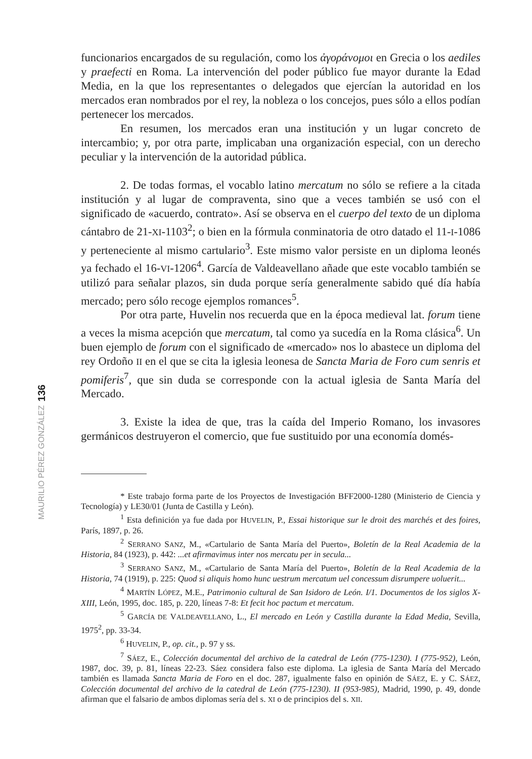136
MAURILIO PÉREZ GONZÁLEZ
funcionarios encargados de su regulación, como los ἀγοράνομοι en Grecia o los aediles y praefecti en Roma. La intervención del poder público fue mayor durante la Edad Media, en la que los representantes o delegados que ejercían la autoridad en los mercados eran nombrados por el rey, la nobleza o los concejos, pues sólo a ellos podían pertenecer los mercados.
En resumen, los mercados eran una institución y un lugar concreto de intercambio; y, por otra parte, implicaban una organización especial, con un derecho peculiar y la intervención de la autoridad pública.
2. De todas formas, el vocablo latino mercatum no sólo se refiere a la citada institución y al lugar de compraventa, sino que a veces también se usó con el significado de «acuerdo, contrato». Así se observa en el cuerpo del texto de un diploma cántabro de 21-XI-1103<sup>2</sup>; o bien en la fórmula conminatoria de otro datado el 11-I-1086 y perteneciente al mismo cartulario<sup>3</sup>. Este mismo valor persiste en un diploma leonés ya fechado el 16-VI-1206<sup>4</sup>. García de Valdeavellano añade que este vocablo también se utilizó para señalar plazos, sin duda porque sería generalmente sabido qué día había mercado; pero sólo recoge ejemplos romances<sup>5</sup>.
Por otra parte, Huvelin nos recuerda que en la época medieval lat. forum tiene a veces la misma acepción que mercatum, tal como ya sucedía en la Roma clásica<sup>6</sup>. Un buen ejemplo de forum con el significado de «mercado» nos lo abastece un diploma del rey Ordoño II en el que se cita la iglesia leonesa de Sancta Maria de Foro cum senris et pomiferis<sup>7</sup>, que sin duda se corresponde con la actual iglesia de Santa María del Mercado.
3. Existe la idea de que, tras la caída del Imperio Romano, los invasores germánicos destruyeron el comercio, que fue sustituido por una economía domés-
* Este trabajo forma parte de los Proyectos de Investigación BFF2000-1280 (Ministerio de Ciencia y Tecnología) y LE30/01 (Junta de Castilla y León).
<sup>1</sup> Esta definición ya fue dada por HUVELIN, P., Essai historique sur le droit des marchés et des foires, París, 1897, p. 26.
<sup>2</sup> SERRANO SANZ, M., «Cartulario de Santa María del Puerto», Boletín de la Real Academia de la Historia, 84 (1923), p. 442: ...et afirmavimus inter nos mercatu per in secula...
<sup>3</sup> SERRANO SANZ, M., «Cartulario de Santa María del Puerto», Boletín de la Real Academia de la Historia, 74 (1919), p. 225: Quod si aliquis homo hunc uestrum mercatum uel concessum disrumpere uoluerit...
<sup>4</sup> MARTÍN LÓPEZ, M.E., Patrimonio cultural de San Isidoro de León. I/1. Documentos de los siglos X-XIII, León, 1995, doc. 185, p. 220, líneas 7-8: Et fecit hoc pactum et mercatum.
<sup>5</sup> GARCÍA DE VALDEAVELLANO, L., El mercado en León y Castilla durante la Edad Media, Sevilla, 1975<sup>2</sup>, pp. 33-34.
<sup>6</sup> HUVELIN, P., op. cit., p. 97 y ss.
<sup>7</sup> SÁEZ, E., Colección documental del archivo de la catedral de León (775-1230). I (775-952), León, 1987, doc. 39, p. 81, líneas 22-23. Sáez considera falso este diploma. La iglesia de Santa María del Mercado también es llamada Sancta Maria de Foro en el doc. 287, igualmente falso en opinión de SÁEZ, E. y C. SÁEZ, Colección documental del archivo de la catedral de León (775-1230). II (953-985), Madrid, 1990, p. 49, donde afirman que el falsario de ambos diplomas sería del s. XI o de principios del s. XII.